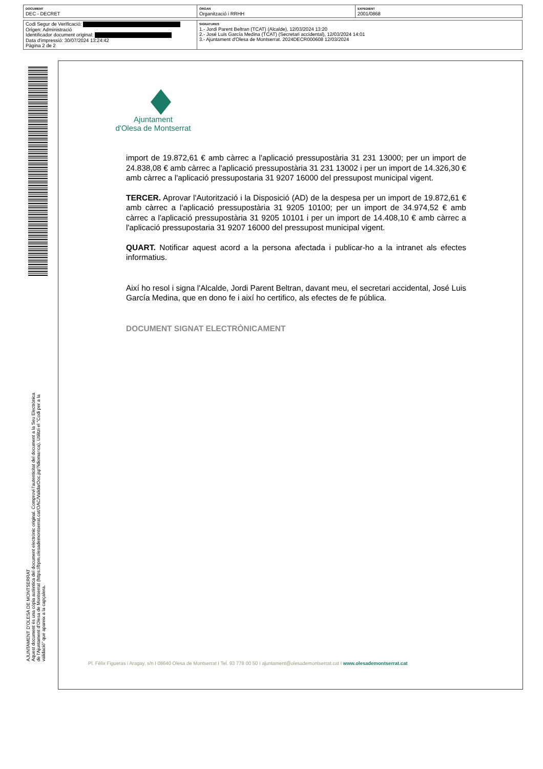| DOCUMENT DEC - DECRET | ÒRGAN Organització i RRHH | EXPEDIENT 2001/0868 |
| Codi Segur de Verificació: Origen: Administració Identificador document original: Data d'impressió: 30/07/2024 13:24:42 Pàgina 2 de 2 | SIGNATURES 1.- Jordi Parent Beltran (TCAT) (Alcalde), 12/03/2024 13:20 2.- José Luis García Medina (TCAT) (Secretari accidental), 12/03/2024 14:01 3.- Ajuntament d'Olesa de Montserrat. 2024DECR000608 12/03/2024 |
AJUNTAMENT D'OLESA DE MONTSERRAT
Aquest document és una còpia autèntica del document electrònic original. Comprovi l'autenticitat del document a la Seu Electrònica de l'Ajuntament d'Olesa de Montserrat (https://bpm.olesademontserrat.cat/OAC/ValidarDoc.jsp?idioma=ca). Utilitzi el "Codi per a la validació" que apareix a la capçalera.
Ajuntament
d'Olesa de Montserrat
import de 19.872,61 € amb càrrec a l'aplicació pressupostària 31 231 13000; per un import de 24.838,08 € amb càrrec a l'aplicació pressupostària 31 231 13002 i per un import de 14.326,30 € amb càrrec a l'aplicació pressupostaria 31 9207 16000 del pressupost municipal vigent.
TERCER. Aprovar l'Autorització i la Disposició (AD) de la despesa per un import de 19.872,61 € amb càrrec a l'aplicació pressupostària 31 9205 10100; per un import de 34.974,52 € amb càrrec a l'aplicació pressupostària 31 9205 10101 i per un import de 14.408,10 € amb càrrec a l'aplicació pressupostaria 31 9207 16000 del pressupost municipal vigent.
QUART. Notificar aquest acord a la persona afectada i publicar-ho a la intranet als efectes informatius.
Així ho resol i signa l'Alcalde, Jordi Parent Beltran, davant meu, el secretari accidental, José Luis García Medina, que en dono fe i així ho certifico, als efectes de fe pública.
DOCUMENT SIGNAT ELECTRÒNICAMENT
Pl. Fèlix Figueras i Aragay, s/n I 08640 Olesa de Montserrat I Tel. 93 778 00 50 I ajuntament@olesademontserrat.cat I www.olesademontserrat.cat